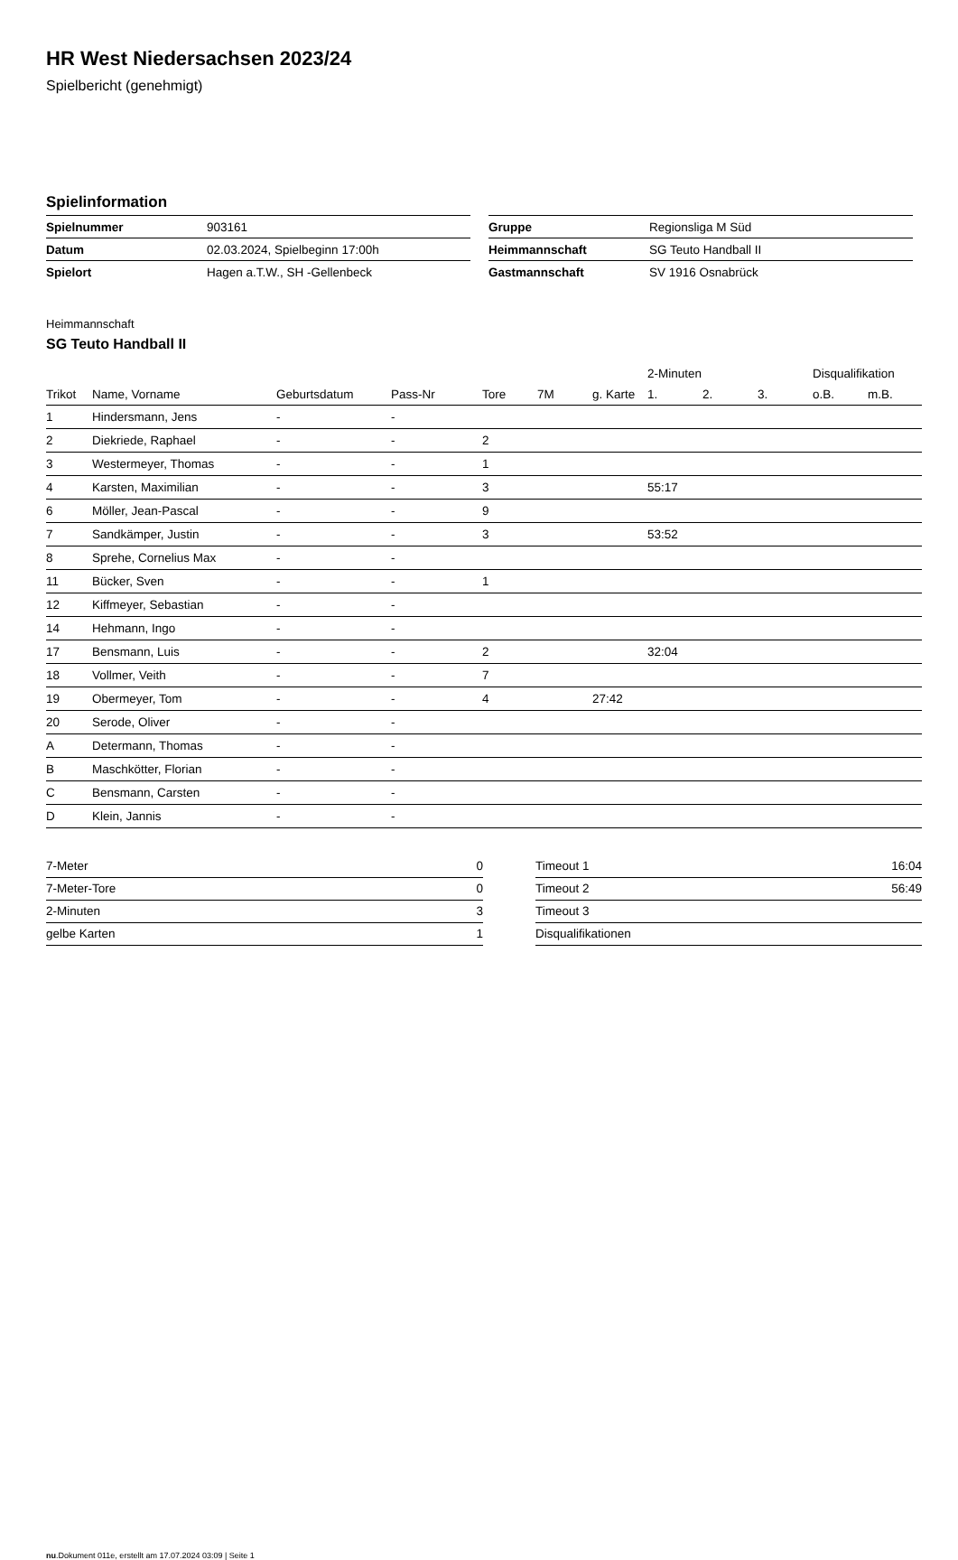HR West Niedersachsen 2023/24
Spielbericht (genehmigt)
Spielinformation
| Spielnummer | 903161 |
| Datum | 02.03.2024, Spielbeginn 17:00h |
| Spielort | Hagen a.T.W., SH -Gellenbeck |
| Gruppe | Regionsliga M Süd |
| Heimmannschaft | SG Teuto Handball II |
| Gastmannschaft | SV 1916 Osnabrück |
Heimmannschaft
SG Teuto Handball II
| | | | | | | | 2-Minuten | | | Disqualifikation | |
| --- | --- | --- | --- | --- | --- | --- | --- | --- | --- | --- | --- |
| Trikot | Name, Vorname | Geburtsdatum | Pass-Nr | Tore | 7M | g. Karte | 1. | 2. | 3. | o.B. | m.B. |
| 1 | Hindersmann, Jens | - | - | | | | | | | | |
| 2 | Diekriede, Raphael | - | - | 2 | | | | | | | |
| 3 | Westermeyer, Thomas | - | - | 1 | | | | | | | |
| 4 | Karsten, Maximilian | - | - | 3 | | | 55:17 | | | | |
| 6 | Möller, Jean-Pascal | - | - | 9 | | | | | | | |
| 7 | Sandkämper, Justin | - | - | 3 | | | 53:52 | | | | |
| 8 | Sprehe, Cornelius Max | - | - | | | | | | | | |
| 11 | Bücker, Sven | - | - | 1 | | | | | | | |
| 12 | Kiffmeyer, Sebastian | - | - | | | | | | | | |
| 14 | Hehmann, Ingo | - | - | | | | | | | | |
| 17 | Bensmann, Luis | - | - | 2 | | | 32:04 | | | | |
| 18 | Vollmer, Veith | - | - | 7 | | | | | | | |
| 19 | Obermeyer, Tom | - | - | 4 | | 27:42 | | | | | |
| 20 | Serode, Oliver | - | - | | | | | | | | |
| A | Determann, Thomas | - | - | | | | | | | | |
| B | Maschkötter, Florian | - | - | | | | | | | | |
| C | Bensmann, Carsten | - | - | | | | | | | | |
| D | Klein, Jannis | - | - | | | | | | | | |
| 7-Meter | 0 |
| 7-Meter-Tore | 0 |
| 2-Minuten | 3 |
| gelbe Karten | 1 |
| Timeout 1 | 16:04 |
| Timeout 2 | 56:49 |
| Timeout 3 | |
| Disqualifikationen | |
nu.Dokument 011e, erstellt am 17.07.2024 03:09 | Seite 1